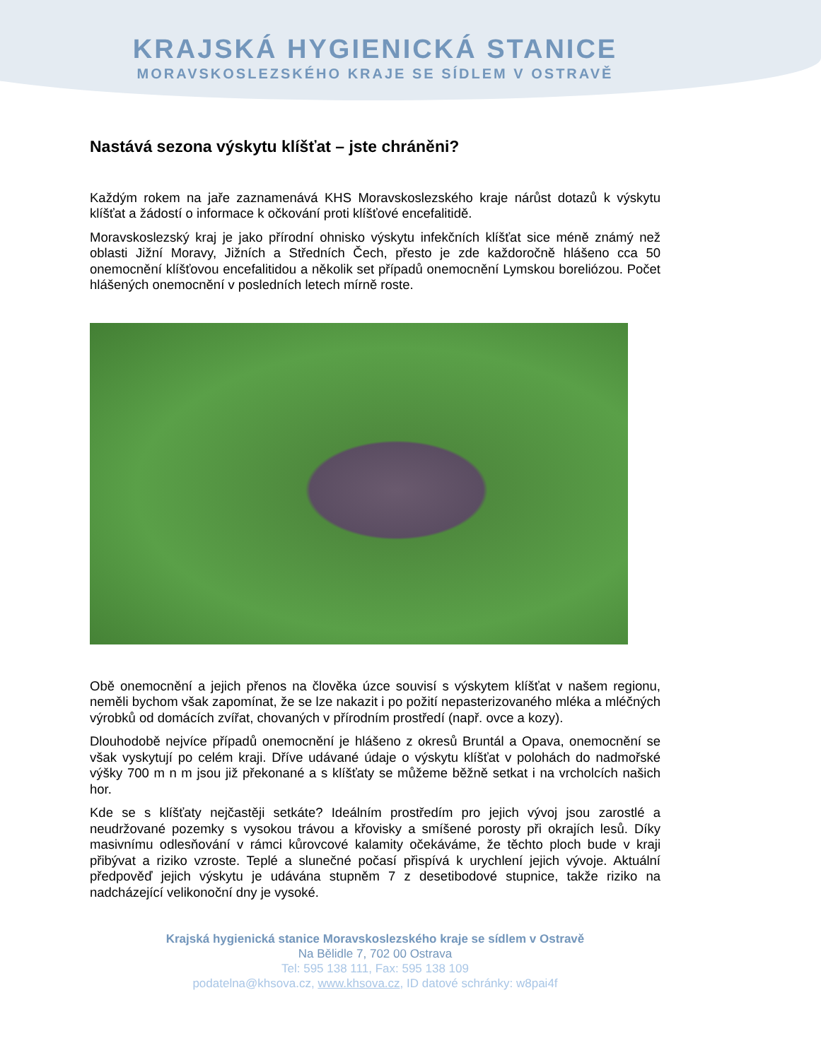KRAJSKÁ HYGIENICKÁ STANICE
MORAVSKOSLEZSKÉHO KRAJE SE SÍDLEM V OSTRAVĚ
Nastává sezona výskytu klíšťat – jste chráněni?
Každým rokem na jaře zaznamenává KHS Moravskoslezského kraje nárůst dotazů k výskytu klíšťat a žádostí o informace k očkování proti klíšťové encefalitidě.
Moravskoslezský kraj je jako přírodní ohnisko výskytu infekčních klíšťat sice méně známý než oblasti Jižní Moravy, Jižních a Středních Čech, přesto je zde každoročně hlášeno cca 50 onemocnění klíšťovou encefalitidou a několik set případů onemocnění Lymskou boreliózou. Počet hlášených onemocnění v posledních letech mírně roste.
Obě onemocnění a jejich přenos na člověka úzce souvisí s výskytem klíšťat v našem regionu, neměli bychom však zapomínat, že se lze nakazit i po požití nepasterizovaného mléka a mléčných výrobků od domácích zvířat, chovaných v přírodním prostředí (např. ovce a kozy).
Dlouhodobě nejvíce případů onemocnění je hlášeno z okresů Bruntál a Opava, onemocnění se však vyskytují po celém kraji. Dříve udávané údaje o výskytu klíšťat v polohách do nadmořské výšky 700 m n m jsou již překonané a s klíšťaty se můžeme běžně setkat i na vrcholcích našich hor.
Kde se s klíšťaty nejčastěji setkáte? Ideálním prostředím pro jejich vývoj jsou zarostlé a neudržované pozemky s vysokou trávou a křovisky a smíšené porosty při okrajích lesů. Díky masivnímu odlesňování v rámci kůrovcové kalamity očekáváme, že těchto ploch bude v kraji přibývat a riziko vzroste. Teplé a slunečné počasí přispívá k urychlení jejich vývoje. Aktuální předpověď jejich výskytu je udávána stupněm 7 z desetibodové stupnice, takže riziko na nadcházející velikonoční dny je vysoké.
Krajská hygienická stanice Moravskoslezského kraje se sídlem v Ostravě
Na Bělidle 7, 702 00 Ostrava
Tel: 595 138 111, Fax: 595 138 109
podatelna@khsova.cz, www.khsova.cz, ID datové schránky: w8pai4f